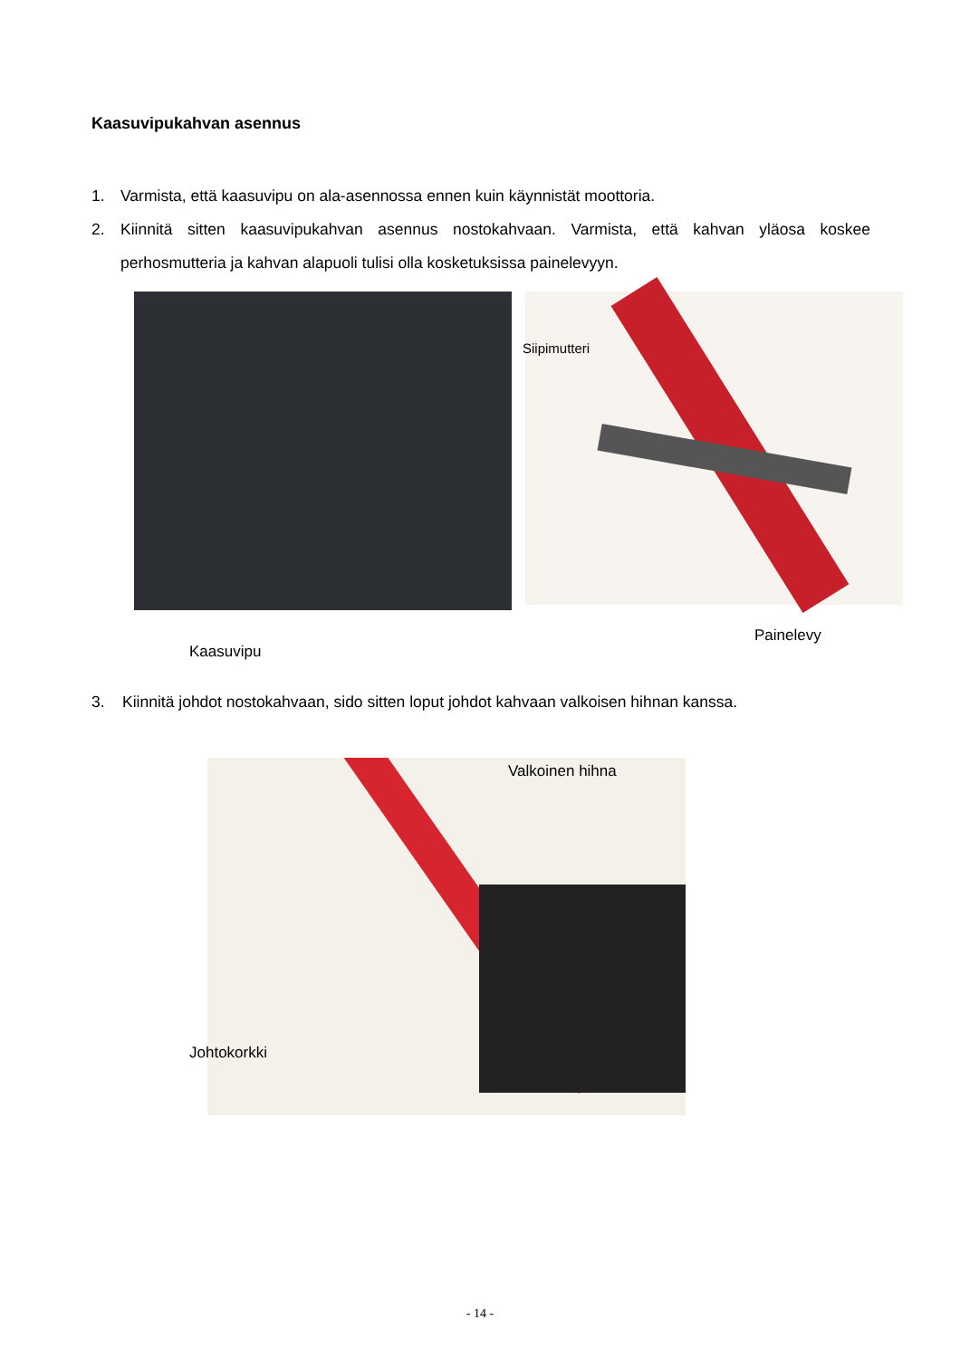Kaasuvipukahvan asennus
1. Varmista, että kaasuvipu on ala-asennossa ennen kuin käynnistät moottoria.
2. Kiinnitä sitten kaasuvipukahvan asennus nostokahvaan. Varmista, että kahvan yläosa koskee perhosmutteria ja kahvan alapuoli tulisi olla kosketuksissa painelevyyn.
Siipimutteri
Painelevy
Kaasuvipu
3. Kiinnitä johdot nostokahvaan, sido sitten loput johdot kahvaan valkoisen hihnan kanssa.
Valkoinen hihna
Johtokorkki
- 14 -